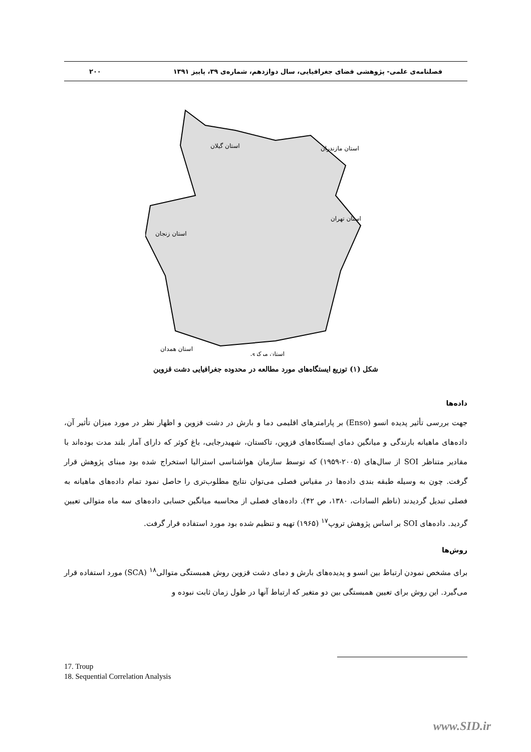فصلنامه‌ی علمی- پژوهشی فضای جغرافیایی، سال دوازدهم، شماره‌ی ۳۹، پاییز ۱۳۹۱ ۲۰۰
استان گیلان
استان مازندران
استان تهران
استان زنجان
استان همدان
استان مرکزی
شکل (۱) توزیع ایستگاه‌های مورد مطالعه در محدوده جغرافیایی دشت قزوین
داده‌ها
جهت بررسی تأثیر پدیده انسو (Enso) بر پارامترهای اقلیمی دما و بارش در دشت قزوین و اظهار نظر در مورد میزان تأثیر آن، داده‌های ماهیانه بارندگی و میانگین دمای ایستگاه‌های قزوین، تاکستان، شهیدرجایی، باغ کوثر که دارای آمار بلند مدت بوده‌اند با مقادیر متناظر SOI از سال‌های (۲۰۰۵-۱۹۵۹) که توسط سازمان هواشناسی استرالیا استخراج شده بود مبنای پژوهش قرار گرفت. چون به وسیله طبقه بندی داده‌ها در مقیاس فصلی می‌توان نتایج مطلوب‌تری را حاصل نمود تمام داده‌های ماهیانه به فصلی تبدیل گردیدند (ناظم السادات، ۱۳۸۰، ص ۴۲). داده‌های فصلی از محاسبه میانگین حسابی داده‌های سه ماه متوالی تعیین گردید. داده‌های SOI بر اساس پژوهش تروپ<sup>۱۷</sup> (۱۹۶۵) تهیه و تنظیم شده بود مورد استفاده قرار گرفت.
روش‌ها
برای مشخص نمودن ارتباط بین انسو و پدیده‌های بارش و دمای دشت قزوین روش همبستگی متوالی<sup>۱۸</sup> (SCA) مورد استفاده قرار می‌گیرد. این روش برای تعیین همبستگی بین دو متغیر که ارتباط آنها در طول زمان ثابت نبوده و
17. Troup
18. Sequential Correlation Analysis
www.SID.ir